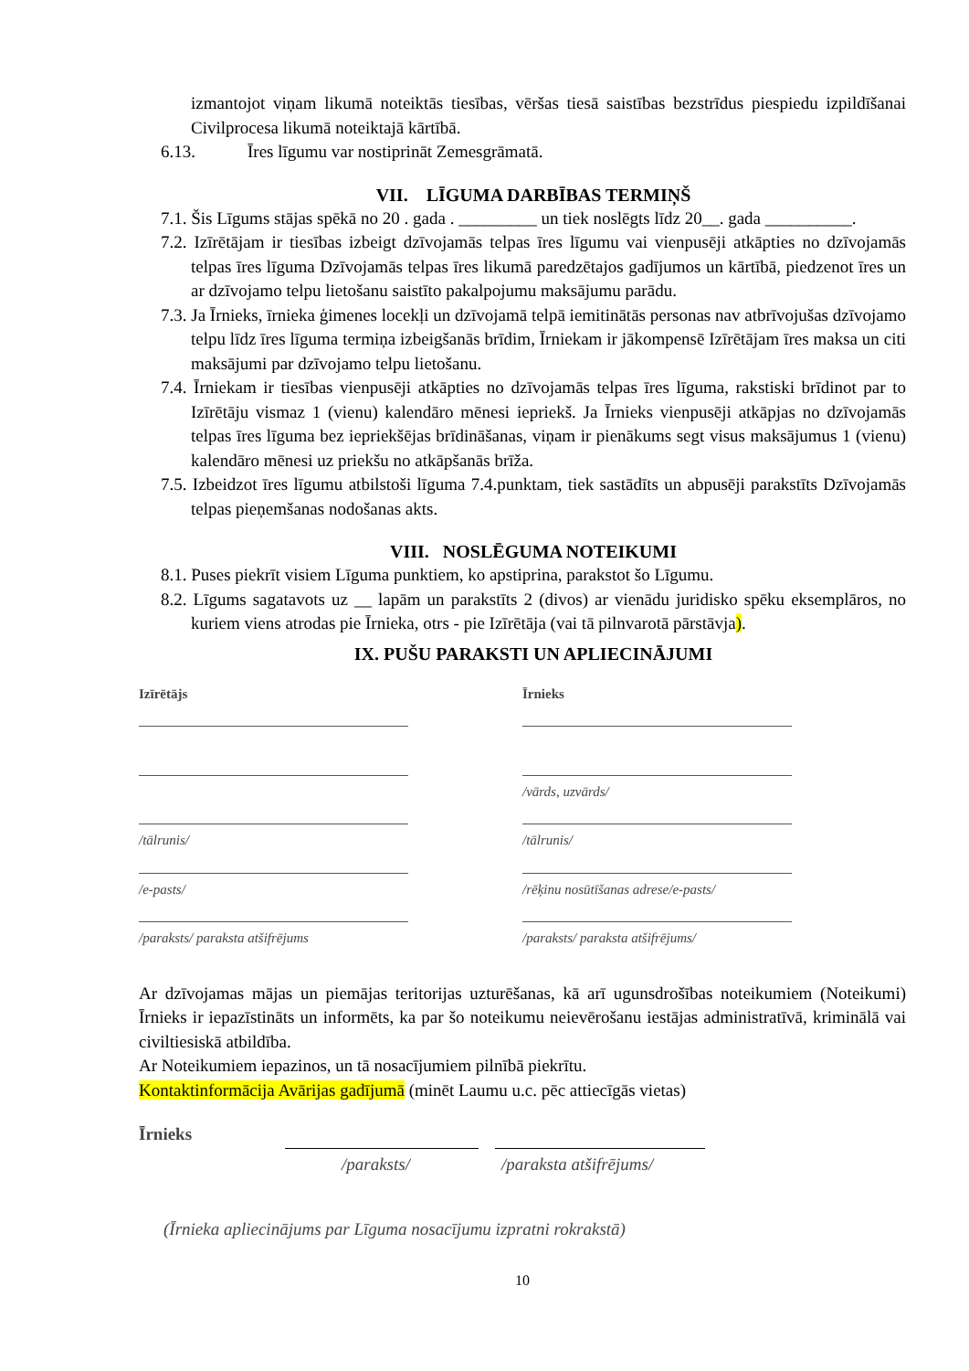izmantojot viņam likumā noteiktās tiesības, vēršas tiesā saistības bezstrīdus piespiedu izpildīšanai Civilprocesa likumā noteiktajā kārtībā.
6.13. Īres līgumu var nostiprināt Zemesgrāmatā.
VII. LĪGUMA DARBĪBAS TERMIŅŠ
7.1. Šis Līgums stājas spēkā no 20 . gada . _________ un tiek noslēgts līdz 20__. gada __________.
7.2. Izīrētājam ir tiesības izbeigt dzīvojamās telpas īres līgumu vai vienpusēji atkāpties no dzīvojamās telpas īres līguma Dzīvojamās telpas īres likumā paredzētajos gadījumos un kārtībā, piedzenot īres un ar dzīvojamo telpu lietošanu saistīto pakalpojumu maksājumu parādu.
7.3. Ja Īrnieks, īrnieka ģimenes locekļi un dzīvojamā telpā iemitinātās personas nav atbrīvojušas dzīvojamo telpu līdz īres līguma termiņa izbeigšanās brīdim, Īrniekam ir jākompensē Izīrētājam īres maksa un citi maksājumi par dzīvojamo telpu lietošanu.
7.4. Īrniekam ir tiesības vienpusēji atkāpties no dzīvojamās telpas īres līguma, rakstiski brīdinot par to Izīrētāju vismaz 1 (vienu) kalendāro mēnesi iepriekš. Ja Īrnieks vienpusēji atkāpjas no dzīvojamās telpas īres līguma bez iepriekšējas brīdināšanas, viņam ir pienākums segt visus maksājumus 1 (vienu) kalendāro mēnesi uz priekšu no atkāpšanās brīža.
7.5. Izbeidzot īres līgumu atbilstoši līguma 7.4.punktam, tiek sastādīts un abpusēji parakstīts Dzīvojamās telpas pieņemšanas nodošanas akts.
VIII. NOSLĒGUMA NOTEIKUMI
8.1. Puses piekrīt visiem Līguma punktiem, ko apstiprina, parakstot šo Līgumu.
8.2. Līgums sagatavots uz __ lapām un parakstīts 2 (divos) ar vienādu juridisko spēku eksemplāros, no kuriem viens atrodas pie Īrnieka, otrs - pie Izīrētāja (vai tā pilnvarotā pārstāvja).
IX. PUŠU PARAKSTI UN APLIECINĀJUMI
Izīrētājs
/tālrunis/
/e-pasts/
/paraksts/ paraksta atšifrējums
Īrnieks
/vārds, uzvārds/
/tālrunis/
/rēķinu nosūtīšanas adrese/e-pasts/
/paraksts/ paraksta atšifrējums/
Ar dzīvojamas mājas un piemājas teritorijas uzturēšanas, kā arī ugunsdrošības noteikumiem (Noteikumi) Īrnieks ir iepazīstināts un informēts, ka par šo noteikumu neievērošanu iestājas administratīvā, kriminālā vai civiltiesiskā atbildība.
Ar Noteikumiem iepazinos, un tā nosacījumiem pilnībā piekrītu.
Kontaktinformācija Avārijas gadījumā (minēt Laumu u.c. pēc attiecīgās vietas)
Īrnieks
/paraksts/ /paraksta atšifrējums/
(Īrnieka apliecinājums par Līguma nosacījumu izpratni rokrakstā)
10